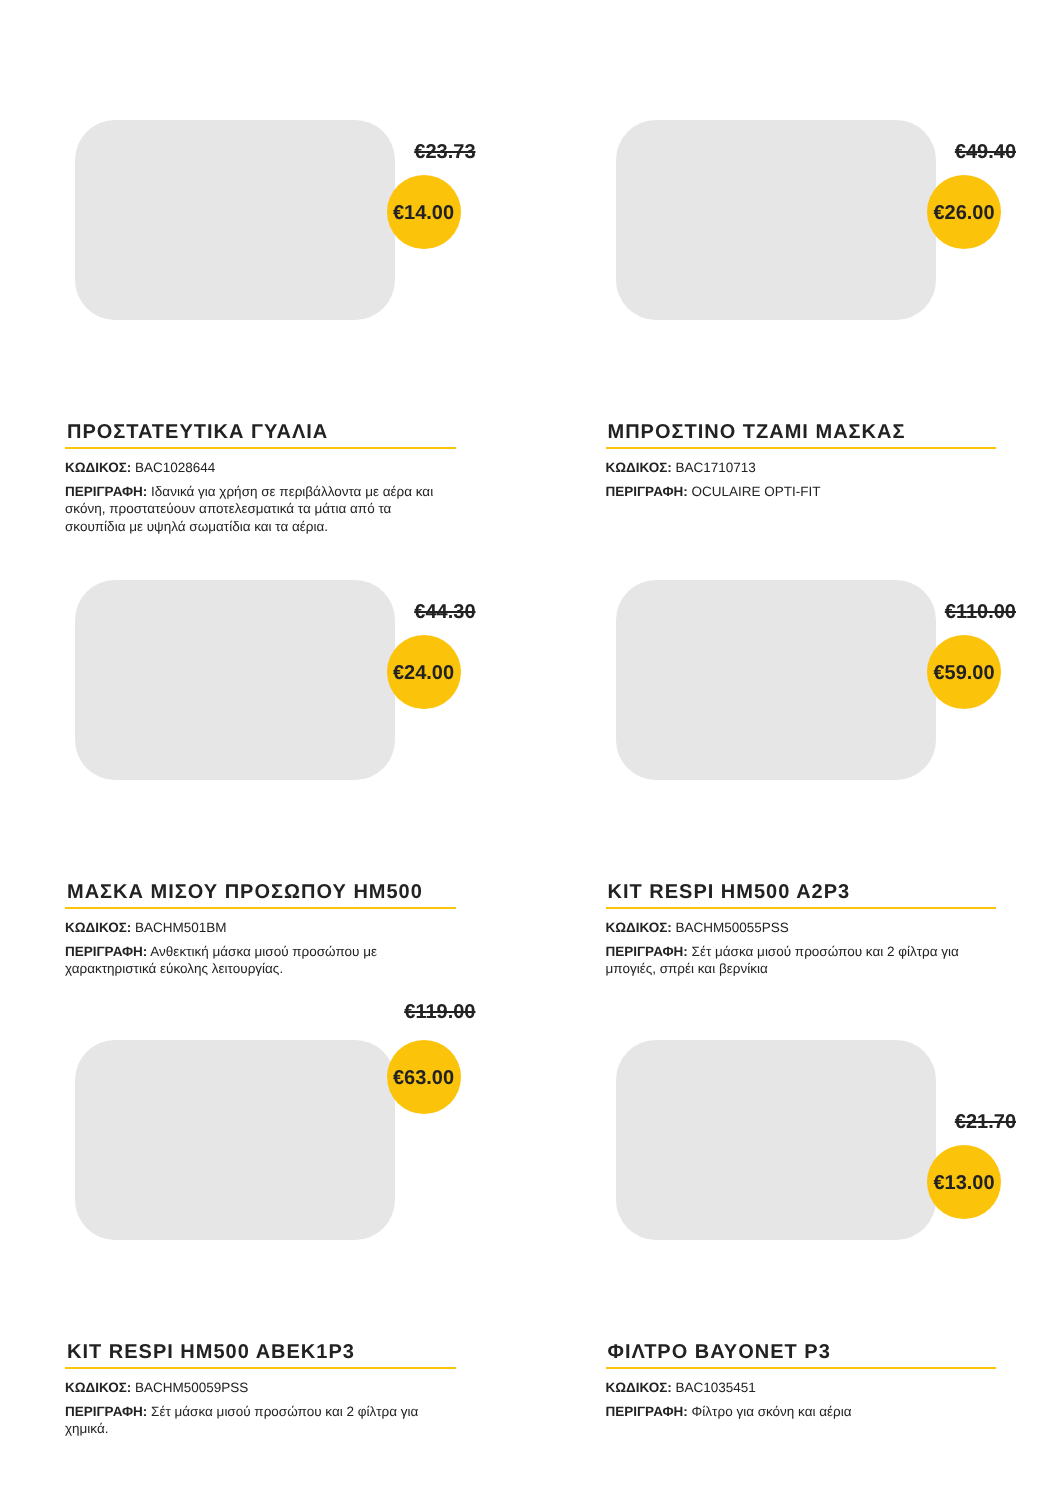€23.73
€14.00
ΠΡΟΣΤΑΤΕΥΤΙΚΑ ΓΥΑΛΙΑ
ΚΩΔΙΚΟΣ: BAC1028644
ΠΕΡΙΓΡΑΦΗ: Ιδανικά για χρήση σε περιβάλλοντα με αέρα και σκόνη, προστατεύουν αποτελεσματικά τα μάτια από τα σκουπίδια με υψηλά σωματίδια και τα αέρια.
€49.40
€26.00
ΜΠΡΟΣΤΙΝΟ ΤΖΑΜΙ ΜΑΣΚΑΣ
ΚΩΔΙΚΟΣ: BAC1710713
ΠΕΡΙΓΡΑΦΗ: OCULAIRE OPTI-FIT
€44.30
€24.00
ΜΑΣΚΑ ΜΙΣΟΥ ΠΡΟΣΩΠΟΥ HM500
ΚΩΔΙΚΟΣ: BACHM501BM
ΠΕΡΙΓΡΑΦΗ: Ανθεκτική μάσκα μισού προσώπου με χαρακτηριστικά εύκολης λειτουργίας.
€110.00
€59.00
KIT RESPI HM500 A2P3
ΚΩΔΙΚΟΣ: BACHM50055PSS
ΠΕΡΙΓΡΑΦΗ: Σέτ μάσκα μισού προσώπου και 2 φίλτρα για μπογιές, σπρέι και βερνίκια
€119.00
€63.00
KIT RESPI HM500 ABEK1P3
ΚΩΔΙΚΟΣ: BACHM50059PSS
ΠΕΡΙΓΡΑΦΗ: Σέτ μάσκα μισού προσώπου και 2 φίλτρα για χημικά.
€21.70
€13.00
ΦΙΛΤΡΟ BAYONET P3
ΚΩΔΙΚΟΣ: BAC1035451
ΠΕΡΙΓΡΑΦΗ: Φίλτρο για σκόνη και αέρια